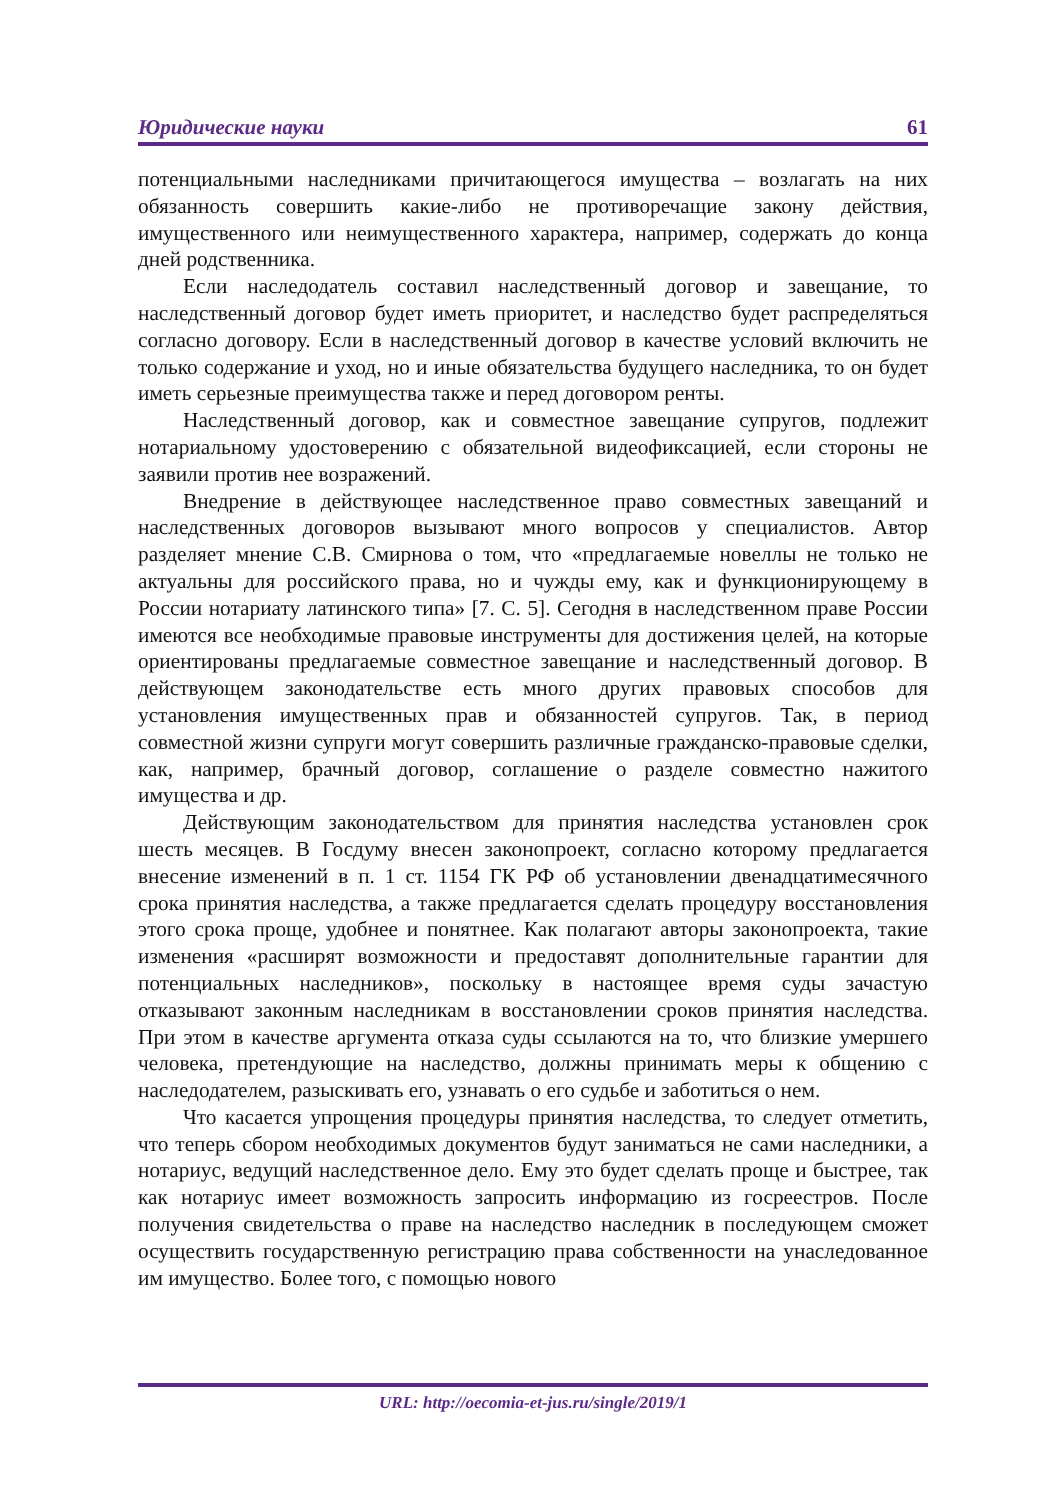Юридические науки 61
потенциальными наследниками причитающегося имущества – возлагать на них обязанность совершить какие-либо не противоречащие закону действия, имущественного или неимущественного характера, например, содержать до конца дней родственника.
Если наследодатель составил наследственный договор и завещание, то наследственный договор будет иметь приоритет, и наследство будет распределяться согласно договору. Если в наследственный договор в качестве условий включить не только содержание и уход, но и иные обязательства будущего наследника, то он будет иметь серьезные преимущества также и перед договором ренты.
Наследственный договор, как и совместное завещание супругов, подлежит нотариальному удостоверению с обязательной видеофиксацией, если стороны не заявили против нее возражений.
Внедрение в действующее наследственное право совместных завещаний и наследственных договоров вызывают много вопросов у специалистов. Автор разделяет мнение С.В. Смирнова о том, что «предлагаемые новеллы не только не актуальны для российского права, но и чужды ему, как и функционирующему в России нотариату латинского типа» [7. С. 5]. Сегодня в наследственном праве России имеются все необходимые правовые инструменты для достижения целей, на которые ориентированы предлагаемые совместное завещание и наследственный договор. В действующем законодательстве есть много других правовых способов для установления имущественных прав и обязанностей супругов. Так, в период совместной жизни супруги могут совершить различные гражданско-правовые сделки, как, например, брачный договор, соглашение о разделе совместно нажитого имущества и др.
Действующим законодательством для принятия наследства установлен срок шесть месяцев. В Госдуму внесен законопроект, согласно которому предлагается внесение изменений в п. 1 ст. 1154 ГК РФ об установлении двенадцатимесячного срока принятия наследства, а также предлагается сделать процедуру восстановления этого срока проще, удобнее и понятнее. Как полагают авторы законопроекта, такие изменения «расширят возможности и предоставят дополнительные гарантии для потенциальных наследников», поскольку в настоящее время суды зачастую отказывают законным наследникам в восстановлении сроков принятия наследства. При этом в качестве аргумента отказа суды ссылаются на то, что близкие умершего человека, претендующие на наследство, должны принимать меры к общению с наследодателем, разыскивать его, узнавать о его судьбе и заботиться о нем.
Что касается упрощения процедуры принятия наследства, то следует отметить, что теперь сбором необходимых документов будут заниматься не сами наследники, а нотариус, ведущий наследственное дело. Ему это будет сделать проще и быстрее, так как нотариус имеет возможность запросить информацию из госреестров. После получения свидетельства о праве на наследство наследник в последующем сможет осуществить государственную регистрацию права собственности на унаследованное им имущество. Более того, с помощью нового
URL: http://oecomia-et-jus.ru/single/2019/1